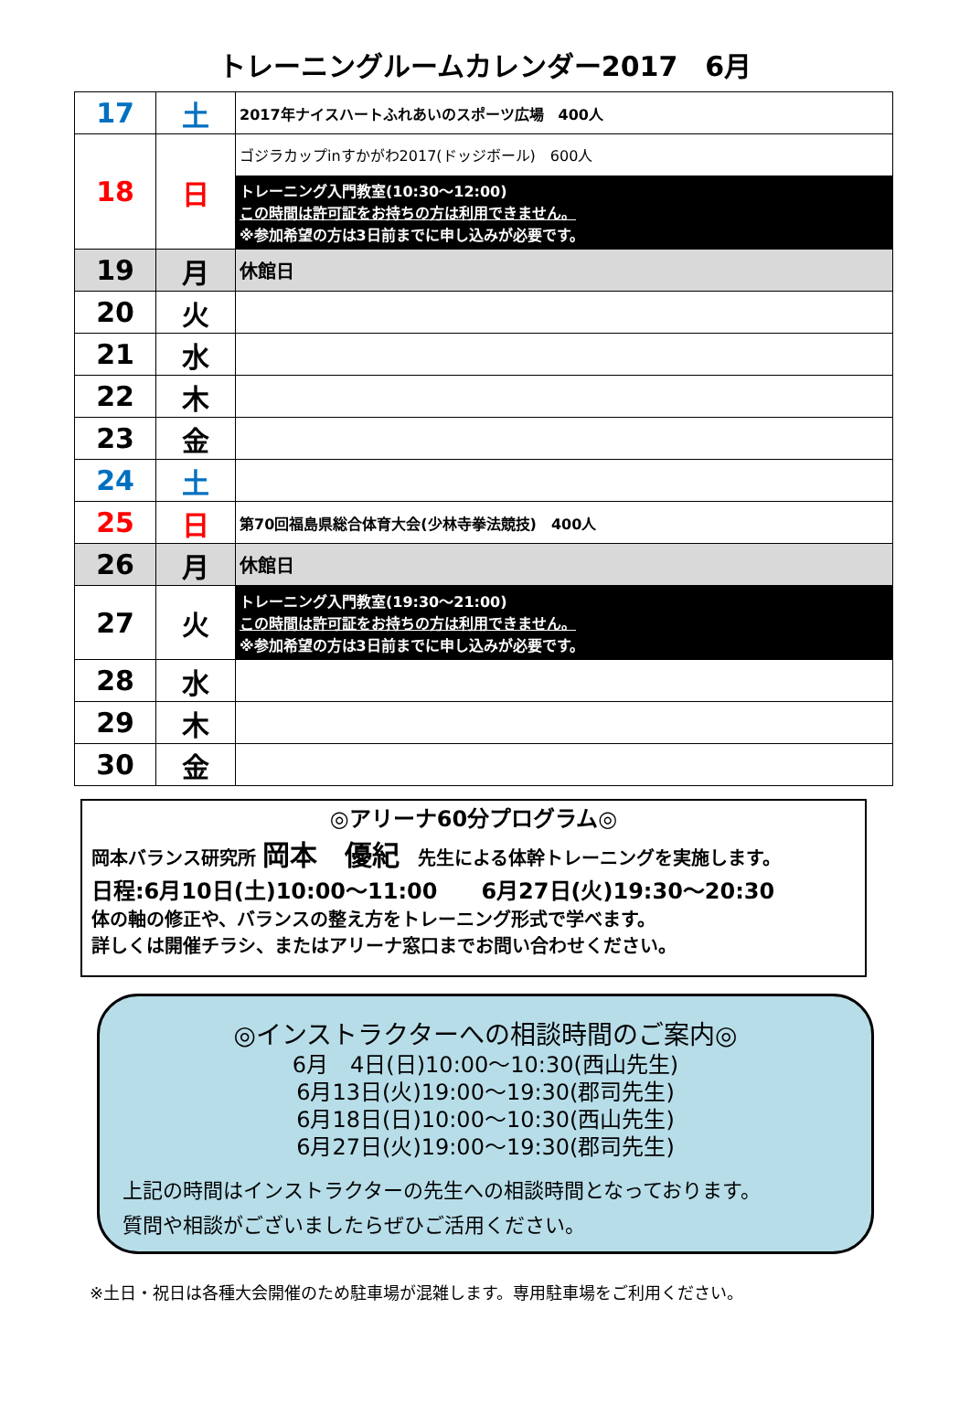トレーニングルームカレンダー2017　6月
| 17 | 土 | 2017年ナイスハートふれあいのスポーツ広場 400人 |
| 18 | 日 | ゴジラカップinすかがわ2017(ドッジボール) 600人 トレーニング入門教室(10:30～12:00) この時間は許可証をお持ちの方は利用できません。 ※参加希望の方は3日前までに申し込みが必要です。 |
| 19 | 月 | 休館日 |
| 20 | 火 | |
| 21 | 水 | |
| 22 | 木 | |
| 23 | 金 | |
| 24 | 土 | |
| 25 | 日 | 第70回福島県総合体育大会(少林寺拳法競技) 400人 |
| 26 | 月 | 休館日 |
| 27 | 火 | トレーニング入門教室(19:30～21:00) この時間は許可証をお持ちの方は利用できません。 ※参加希望の方は3日前までに申し込みが必要です。 |
| 28 | 水 | |
| 29 | 木 | |
| 30 | 金 | |
◎アリーナ60分プログラム◎
岡本バランス研究所 岡本　優紀　先生による体幹トレーニングを実施します。
日程:6月10日(土)10:00～11:00　　6月27日(火)19:30～20:30
体の軸の修正や、バランスの整え方をトレーニング形式で学べます。
詳しくは開催チラシ、またはアリーナ窓口までお問い合わせください。
◎インストラクターへの相談時間のご案内◎
6月　4日(日)10:00～10:30(西山先生)
6月13日(火)19:00～19:30(郡司先生)
6月18日(日)10:00～10:30(西山先生)
6月27日(火)19:00～19:30(郡司先生)
上記の時間はインストラクターの先生への相談時間となっております。
質問や相談がございましたらぜひご活用ください。
※土日・祝日は各種大会開催のため駐車場が混雑します。専用駐車場をご利用ください。